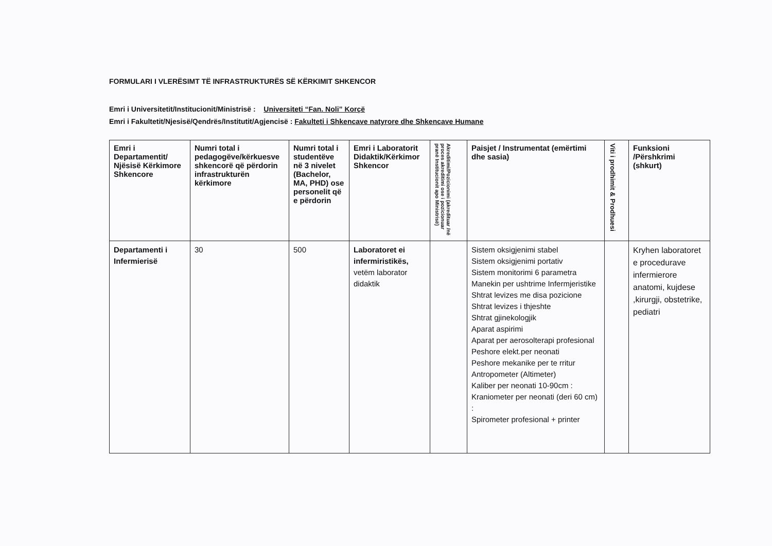FORMULARI I VLERËSIMT TË INFRASTRUKTURËS SË KËRKIMIT SHKENCOR
Emri i Universitetit/Institucionit/Ministrisë : Universiteti “Fan. Noli” Korçë
Emri i Fakultetit/Njesisë/Qendrës/Institutit/Agjencisë : Fakulteti i Shkencave natyrore dhe Shkencave Humane
| Emri i Departamentit/ Njësisë Kërkimore Shkencore | Numri total i pedagogëve/kërkuesve shkencorë që përdorin infrastrukturën kërkimore | Numri total i studentëve në 3 nivelet (Bachelor, MA, PHD) ose personelit që e përdorin | Emri i Laboratorit Didaktik/Kërkimor Shkencor | Akreditimi/Pozicionimi (akredituar /në proces akreditimi ose i pozicionuar pranë Institucionit apo Ministrisë) | Paisjet / Instrumentat (emërtimi dhe sasia) | Viti i prodhimit & Prodhuesi | Funksioni /Përshkrimi (shkurt) |
| --- | --- | --- | --- | --- | --- | --- | --- |
| Departamenti i Infermierisë | 30 | 500 | Laboratoret ei infermiristikës, vetëm laborator didaktik | | Sistem oksigjenimi stabel Sistem oksigjenimi portativ Sistem monitorimi 6 parametra Manekin per ushtrime Infermjeristike Shtrat levizes me disa pozicione Shtrat levizes i thjeshte Shtrat gjinekologjik Aparat aspirimi Aparat per aerosolterapi profesional Peshore elekt.per neonati Peshore mekanike per te rritur Antropometer (Altimeter) Kaliber per neonati 10-90cm : Kraniometer per neonati (deri 60 cm) : Spirometer profesional + printer | | Kryhen laboratoret e procedurave infermierore anatomi, kujdese ,kirurgji, obstetrike, pediatri |